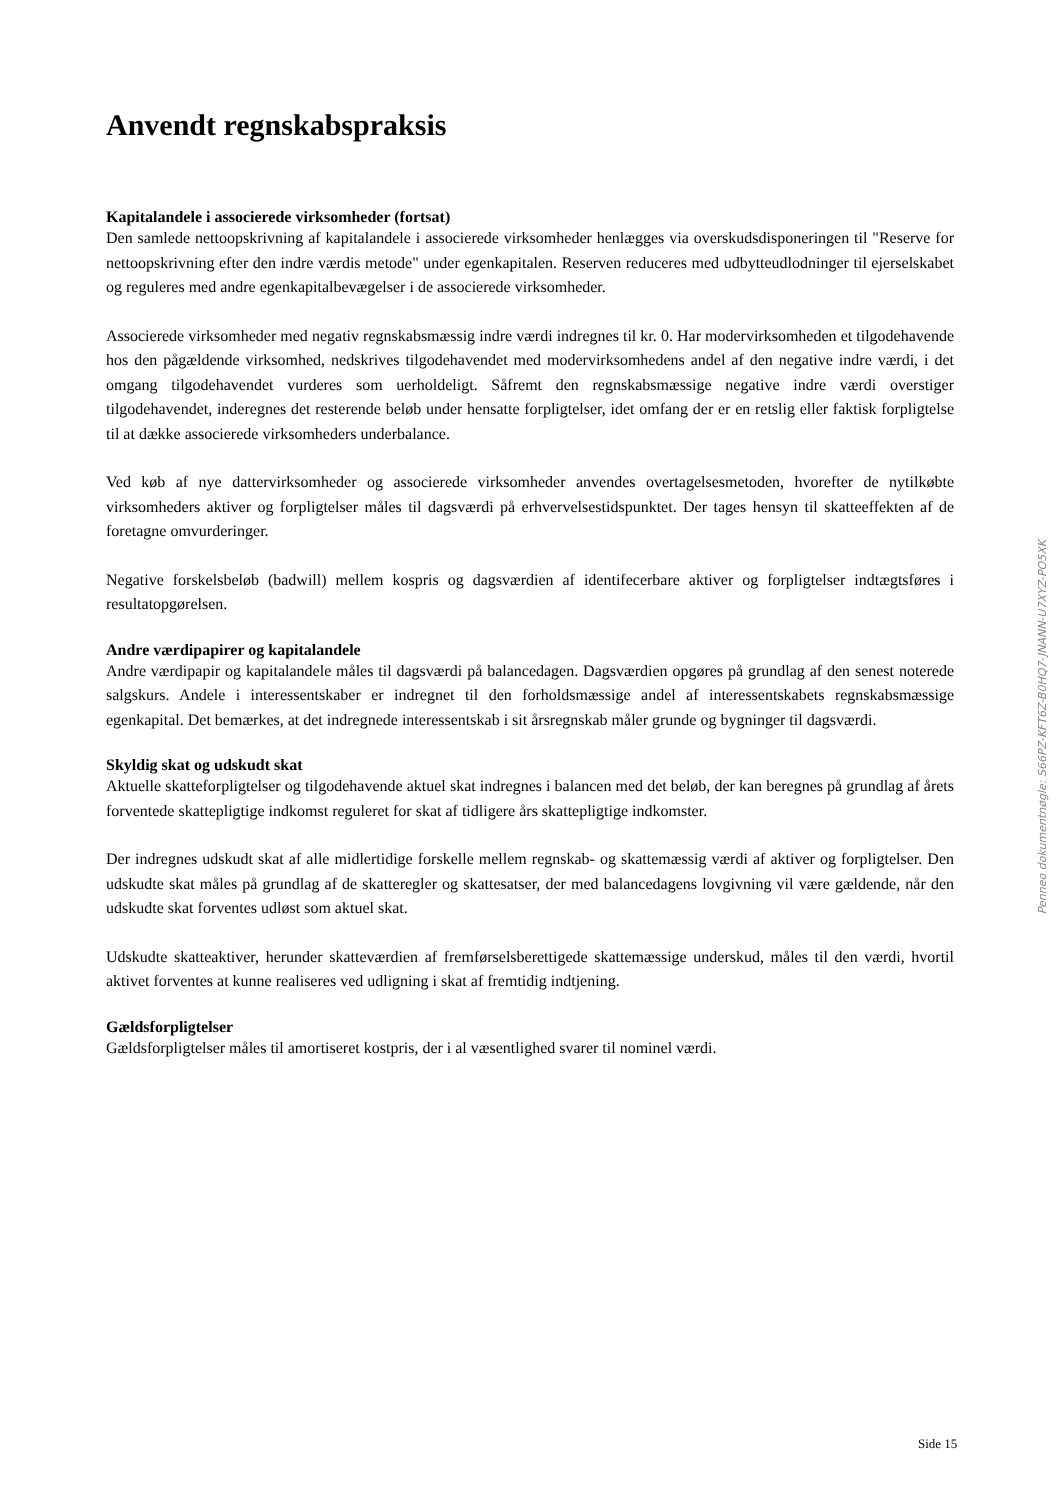Anvendt regnskabspraksis
Kapitalandele i associerede virksomheder (fortsat)
Den samlede nettoopskrivning af kapitalandele i associerede virksomheder henlægges via overskudsdisponeringen til "Reserve for nettoopskrivning efter den indre værdis metode" under egenkapitalen. Reserven reduceres med udbytteudlodninger til ejerselskabet og reguleres med andre egenkapitalbevægelser i de associerede virksomheder.
Associerede virksomheder med negativ regnskabsmæssig indre værdi indregnes til kr. 0. Har modervirksomheden et tilgodehavende hos den pågældende virksomhed, nedskrives tilgodehavendet med modervirksomhedens andel af den negative indre værdi, i det omgang tilgodehavendet vurderes som uerholdeligt. Såfremt den regnskabsmæssige negative indre værdi overstiger tilgodehavendet, inderegnes det resterende beløb under hensatte forpligtelser, idet omfang der er en retslig eller faktisk forpligtelse til at dække associerede virksomheders underbalance.
Ved køb af nye dattervirksomheder og associerede virksomheder anvendes overtagelsesmetoden, hvorefter de nytilkøbte virksomheders aktiver og forpligtelser måles til dagsværdi på erhvervelsestidspunktet. Der tages hensyn til skatteeffekten af de foretagne omvurderinger.
Negative forskelsbeløb (badwill) mellem kospris og dagsværdien af identifecerbare aktiver og forpligtelser indtægtsføres i resultatopgørelsen.
Andre værdipapirer og kapitalandele
Andre værdipapir og kapitalandele måles til dagsværdi på balancedagen. Dagsværdien opgøres på grundlag af den senest noterede salgskurs. Andele i interessentskaber er indregnet til den forholdsmæssige andel af interessentskabets regnskabsmæssige egenkapital. Det bemærkes, at det indregnede interessentskab i sit årsregnskab måler grunde og bygninger til dagsværdi.
Skyldig skat og udskudt skat
Aktuelle skatteforpligtelser og tilgodehavende aktuel skat indregnes i balancen med det beløb, der kan beregnes på grundlag af årets forventede skattepligtige indkomst reguleret for skat af tidligere års skattepligtige indkomster.
Der indregnes udskudt skat af alle midlertidige forskelle mellem regnskab- og skattemæssig værdi af aktiver og forpligtelser. Den udskudte skat måles på grundlag af de skatteregler og skattesatser, der med balancedagens lovgivning vil være gældende, når den udskudte skat forventes udløst som aktuel skat.
Udskudte skatteaktiver, herunder skatteværdien af fremførselsberettigede skattemæssige underskud, måles til den værdi, hvortil aktivet forventes at kunne realiseres ved udligning i skat af fremtidig indtjening.
Gældsforpligtelser
Gældsforpligtelser måles til amortiseret kostpris, der i al væsentlighed svarer til nominel værdi.
Penneo dokumentnøgle: S66PZ-KFT6Z-B0HQ7-JNANN-U7XYZ-PO5XK
Side 15